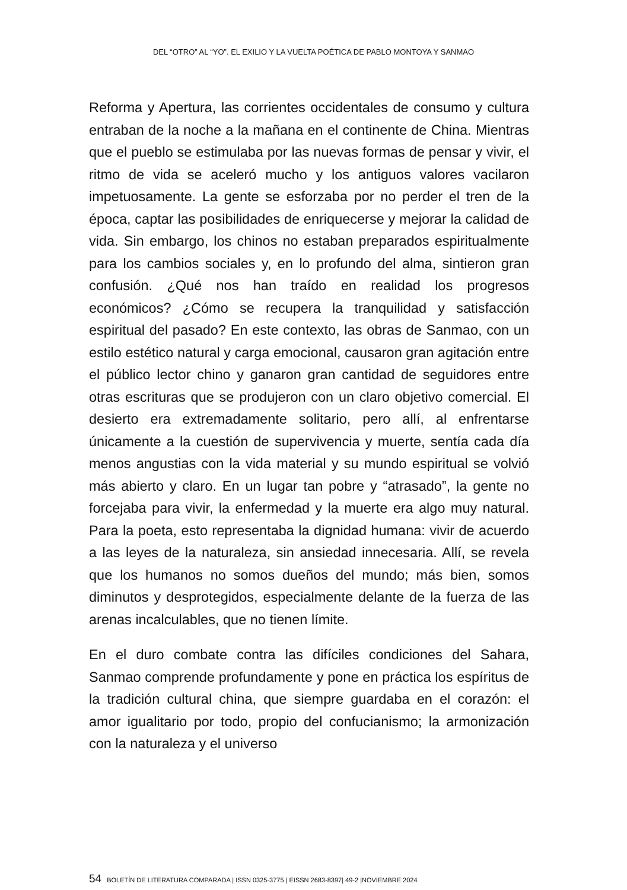DEL “OTRO” AL “YO”. EL EXILIO Y LA VUELTA POÉTICA DE PABLO MONTOYA Y SANMAO
Reforma y Apertura, las corrientes occidentales de consumo y cultura entraban de la noche a la mañana en el continente de China. Mientras que el pueblo se estimulaba por las nuevas formas de pensar y vivir, el ritmo de vida se aceleró mucho y los antiguos valores vacilaron impetuosamente. La gente se esforzaba por no perder el tren de la época, captar las posibilidades de enriquecerse y mejorar la calidad de vida. Sin embargo, los chinos no estaban preparados espiritualmente para los cambios sociales y, en lo profundo del alma, sintieron gran confusión. ¿Qué nos han traído en realidad los progresos económicos? ¿Cómo se recupera la tranquilidad y satisfacción espiritual del pasado? En este contexto, las obras de Sanmao, con un estilo estético natural y carga emocional, causaron gran agitación entre el público lector chino y ganaron gran cantidad de seguidores entre otras escrituras que se produjeron con un claro objetivo comercial. El desierto era extremadamente solitario, pero allí, al enfrentarse únicamente a la cuestión de supervivencia y muerte, sentía cada día menos angustias con la vida material y su mundo espiritual se volvió más abierto y claro. En un lugar tan pobre y “atrasado”, la gente no forcejaba para vivir, la enfermedad y la muerte era algo muy natural. Para la poeta, esto representaba la dignidad humana: vivir de acuerdo a las leyes de la naturaleza, sin ansiedad innecesaria. Allí, se revela que los humanos no somos dueños del mundo; más bien, somos diminutos y desprotegidos, especialmente delante de la fuerza de las arenas incalculables, que no tienen límite.
En el duro combate contra las difíciles condiciones del Sahara, Sanmao comprende profundamente y pone en práctica los espíritus de la tradición cultural china, que siempre guardaba en el corazón: el amor igualitario por todo, propio del confucianismo; la armonización con la naturaleza y el universo
54 BOLETÍN DE LITERATURA COMPARADA | ISSN 0325-3775 | EISSN 2683-8397| 49-2 |NOVIEMBRE 2024